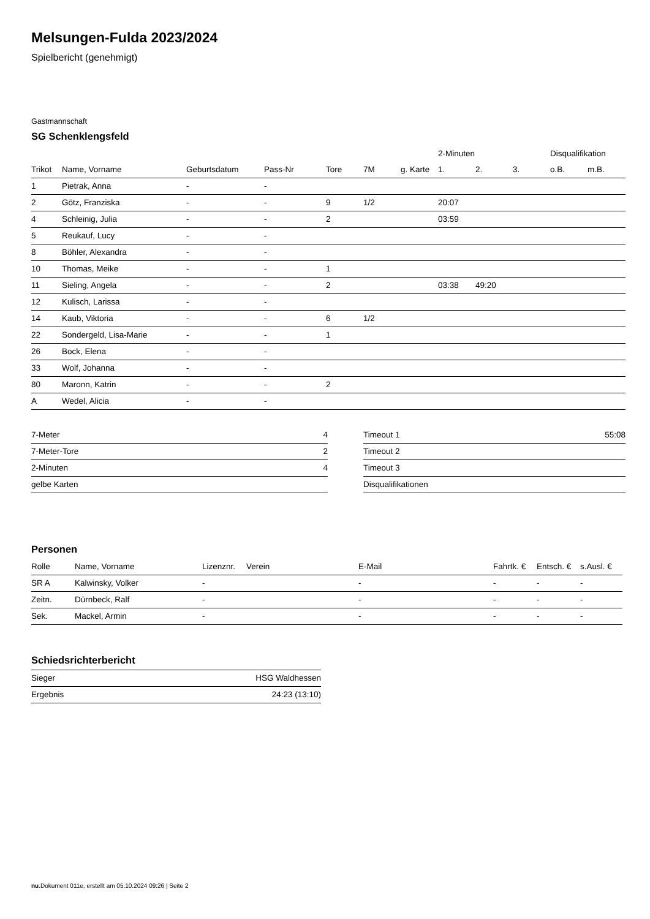Melsungen-Fulda 2023/2024
Spielbericht (genehmigt)
Gastmannschaft
SG Schenklengsfeld
| | | | | | | | 2-Minuten | | | Disqualifikation | |
| --- | --- | --- | --- | --- | --- | --- | --- | --- | --- | --- | --- |
| Trikot | Name, Vorname | Geburtsdatum | Pass-Nr | Tore | 7M | g. Karte | 1. | 2. | 3. | o.B. | m.B. |
| 1 | Pietrak, Anna | - | - | | | | | | | | |
| 2 | Götz, Franziska | - | - | 9 | 1/2 | | 20:07 | | | | |
| 4 | Schleinig, Julia | - | - | 2 | | | 03:59 | | | | |
| 5 | Reukauf, Lucy | - | - | | | | | | | | |
| 8 | Böhler, Alexandra | - | - | | | | | | | | |
| 10 | Thomas, Meike | - | - | 1 | | | | | | | |
| 11 | Sieling, Angela | - | - | 2 | | | 03:38 | 49:20 | | | |
| 12 | Kulisch, Larissa | - | - | | | | | | | | |
| 14 | Kaub, Viktoria | - | - | 6 | 1/2 | | | | | | |
| 22 | Sondergeld, Lisa-Marie | - | - | 1 | | | | | | | |
| 26 | Bock, Elena | - | - | | | | | | | | |
| 33 | Wolf, Johanna | - | - | | | | | | | | |
| 80 | Maronn, Katrin | - | - | 2 | | | | | | | |
| A | Wedel, Alicia | - | - | | | | | | | | |
| 7-Meter | 4 |
| 7-Meter-Tore | 2 |
| 2-Minuten | 4 |
| gelbe Karten | |
| Timeout 1 | 55:08 |
| Timeout 2 | |
| Timeout 3 | |
| Disqualifikationen | |
Personen
| Rolle | Name, Vorname | Lizenznr. | Verein | E-Mail | Fahrtk. € | Entsch. € | s.Ausl. € |
| --- | --- | --- | --- | --- | --- | --- | --- |
| SR A | Kalwinsky, Volker | - | | - | - | - | - |
| Zeitn. | Dürnbeck, Ralf | - | | - | - | - | - |
| Sek. | Mackel, Armin | - | | - | - | - | - |
Schiedsrichterbericht
| Sieger | HSG Waldhessen |
| Ergebnis | 24:23 (13:10) |
nu.Dokument 011e, erstellt am 05.10.2024 09:26 | Seite 2